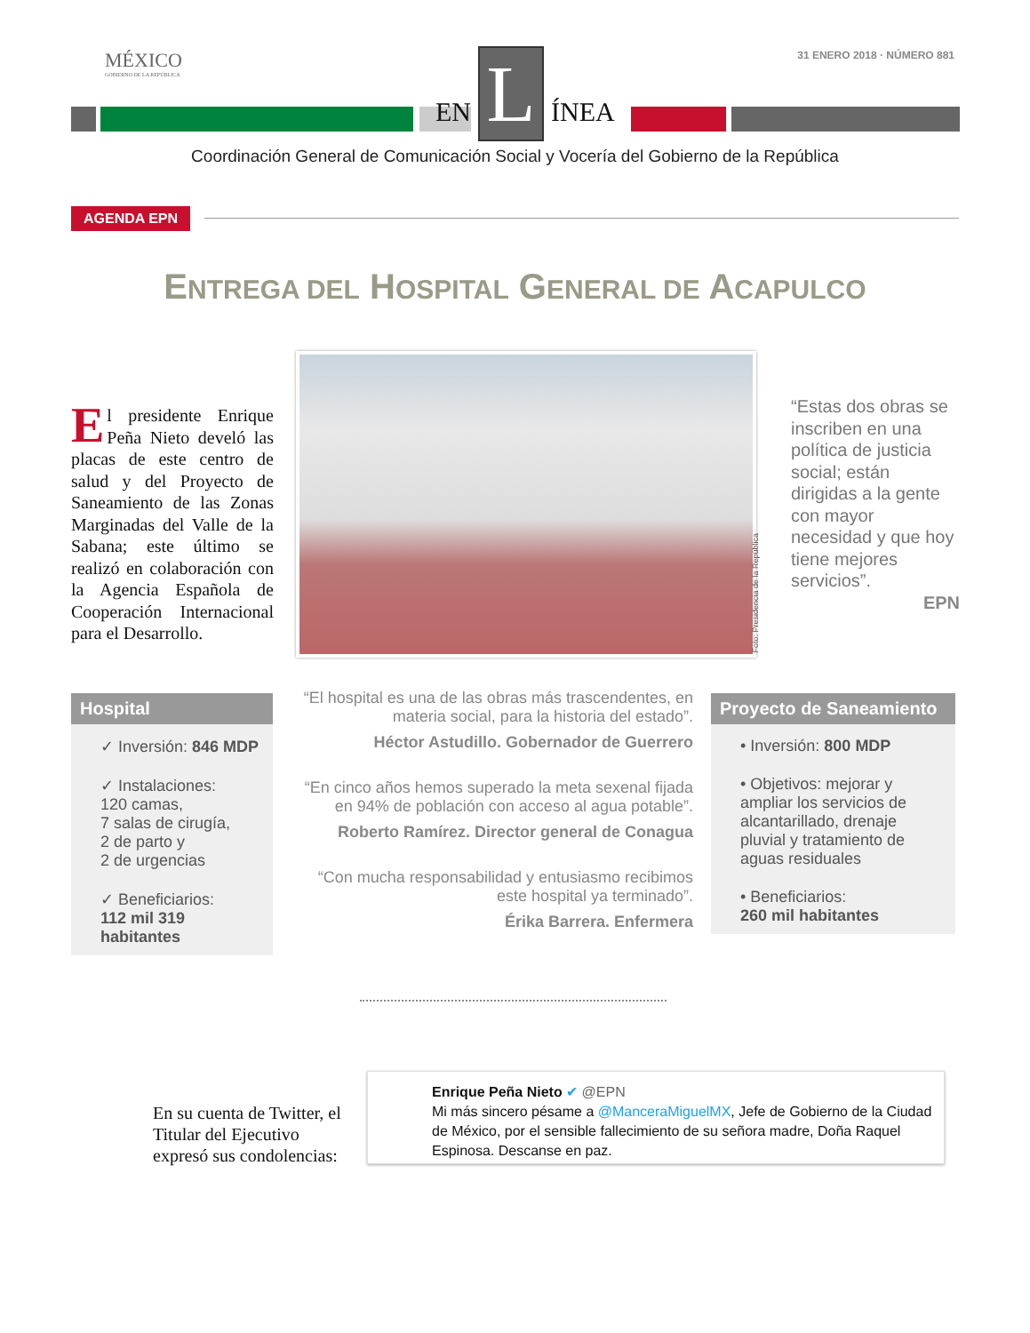MÉXICO
GOBIERNO DE LA REPÚBLICA
31 ENERO 2018 · NÚMERO 881 EN L ÍNEA
Coordinación General de Comunicación Social y Vocería del Gobierno de la República
AGENDA EPN
ENTREGA DEL HOSPITAL GENERAL DE ACAPULCO
El presidente Enrique Peña Nieto develó las placas de este centro de salud y del Proyecto de Saneamiento de las Zonas Marginadas del Valle de la Sabana; este último se realizó en colaboración con la Agencia Española de Cooperación Internacional para el Desarrollo.
Foto: Presidencia de la República
“Estas dos obras se inscriben en una política de justicia social; están dirigidas a la gente con mayor necesidad y que hoy tiene mejores servicios”.
EPN
Hospital
✓ Inversión: 846 MDP
✓ Instalaciones:
120 camas,
7 salas de cirugía,
2 de parto y
2 de urgencias
✓ Beneficiarios:
112 mil 319 habitantes
“El hospital es una de las obras más trascendentes, en materia social, para la historia del estado”.
Héctor Astudillo. Gobernador de Guerrero
“En cinco años hemos superado la meta sexenal fijada en 94% de población con acceso al agua potable”.
Roberto Ramírez. Director general de Conagua
“Con mucha responsabilidad y entusiasmo recibimos este hospital ya terminado”.
Érika Barrera. Enfermera
Proyecto de Saneamiento
• Inversión: 800 MDP
• Objetivos: mejorar y ampliar los servicios de alcantarillado, drenaje pluvial y tratamiento de aguas residuales
• Beneficiarios:
260 mil habitantes
En su cuenta de Twitter, el Titular del Ejecutivo expresó sus condolencias:
Enrique Peña Nieto ✔ @EPN
Mi más sincero pésame a @ManceraMiguelMX, Jefe de Gobierno de la Ciudad de México, por el sensible fallecimiento de su señora madre, Doña Raquel Espinosa. Descanse en paz.